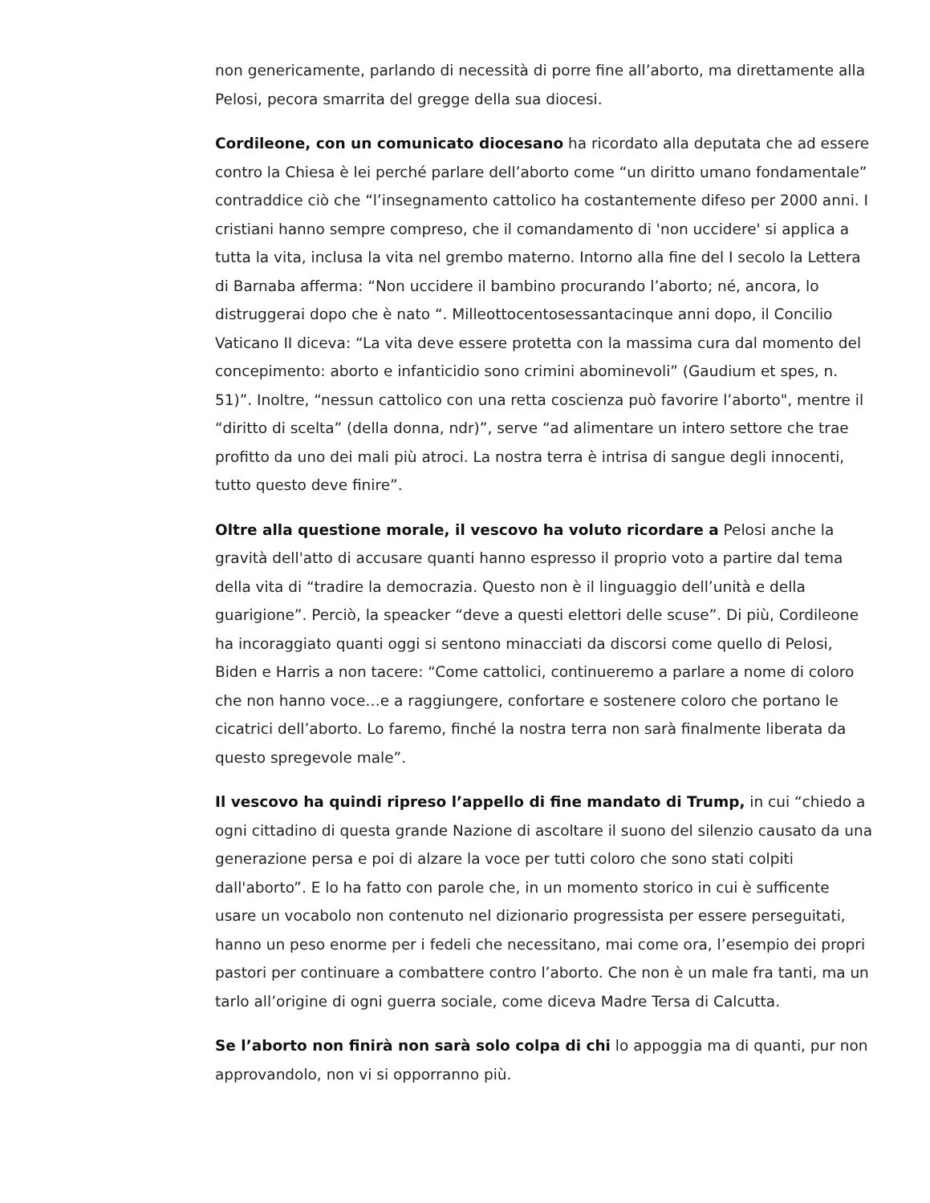non genericamente, parlando di necessità di porre fine all’aborto, ma direttamente alla Pelosi, pecora smarrita del gregge della sua diocesi.
Cordileone, con un comunicato diocesano ha ricordato alla deputata che ad essere contro la Chiesa è lei perché parlare dell’aborto come “un diritto umano fondamentale” contraddice ciò che “l’insegnamento cattolico ha costantemente difeso per 2000 anni. I cristiani hanno sempre compreso, che il comandamento di 'non uccidere' si applica a tutta la vita, inclusa la vita nel grembo materno. Intorno alla fine del I secolo la Lettera di Barnaba afferma: “Non uccidere il bambino procurando l’aborto; né, ancora, lo distruggerai dopo che è nato “. Milleottocentosessantacinque anni dopo, il Concilio Vaticano II diceva: “La vita deve essere protetta con la massima cura dal momento del concepimento: aborto e infanticidio sono crimini abominevoli” (Gaudium et spes, n. 51)”. Inoltre, “nessun cattolico con una retta coscienza può favorire l’aborto", mentre il “diritto di scelta” (della donna, ndr)”, serve “ad alimentare un intero settore che trae profitto da uno dei mali più atroci. La nostra terra è intrisa di sangue degli innocenti, tutto questo deve finire”.
Oltre alla questione morale, il vescovo ha voluto ricordare a Pelosi anche la gravità dell'atto di accusare quanti hanno espresso il proprio voto a partire dal tema della vita di “tradire la democrazia. Questo non è il linguaggio dell’unità e della guarigione”. Perciò, la speacker “deve a questi elettori delle scuse”. Di più, Cordileone ha incoraggiato quanti oggi si sentono minacciati da discorsi come quello di Pelosi, Biden e Harris a non tacere: “Come cattolici, continueremo a parlare a nome di coloro che non hanno voce…e a raggiungere, confortare e sostenere coloro che portano le cicatrici dell’aborto. Lo faremo, finché la nostra terra non sarà finalmente liberata da questo spregevole male”.
Il vescovo ha quindi ripreso l’appello di fine mandato di Trump, in cui “chiedo a ogni cittadino di questa grande Nazione di ascoltare il suono del silenzio causato da una generazione persa e poi di alzare la voce per tutti coloro che sono stati colpiti dall'aborto”. E lo ha fatto con parole che, in un momento storico in cui è sufficente usare un vocabolo non contenuto nel dizionario progressista per essere perseguitati, hanno un peso enorme per i fedeli che necessitano, mai come ora, l’esempio dei propri pastori per continuare a combattere contro l’aborto. Che non è un male fra tanti, ma un tarlo all’origine di ogni guerra sociale, come diceva Madre Tersa di Calcutta.
Se l’aborto non finirà non sarà solo colpa di chi lo appoggia ma di quanti, pur non approvandolo, non vi si opporranno più.